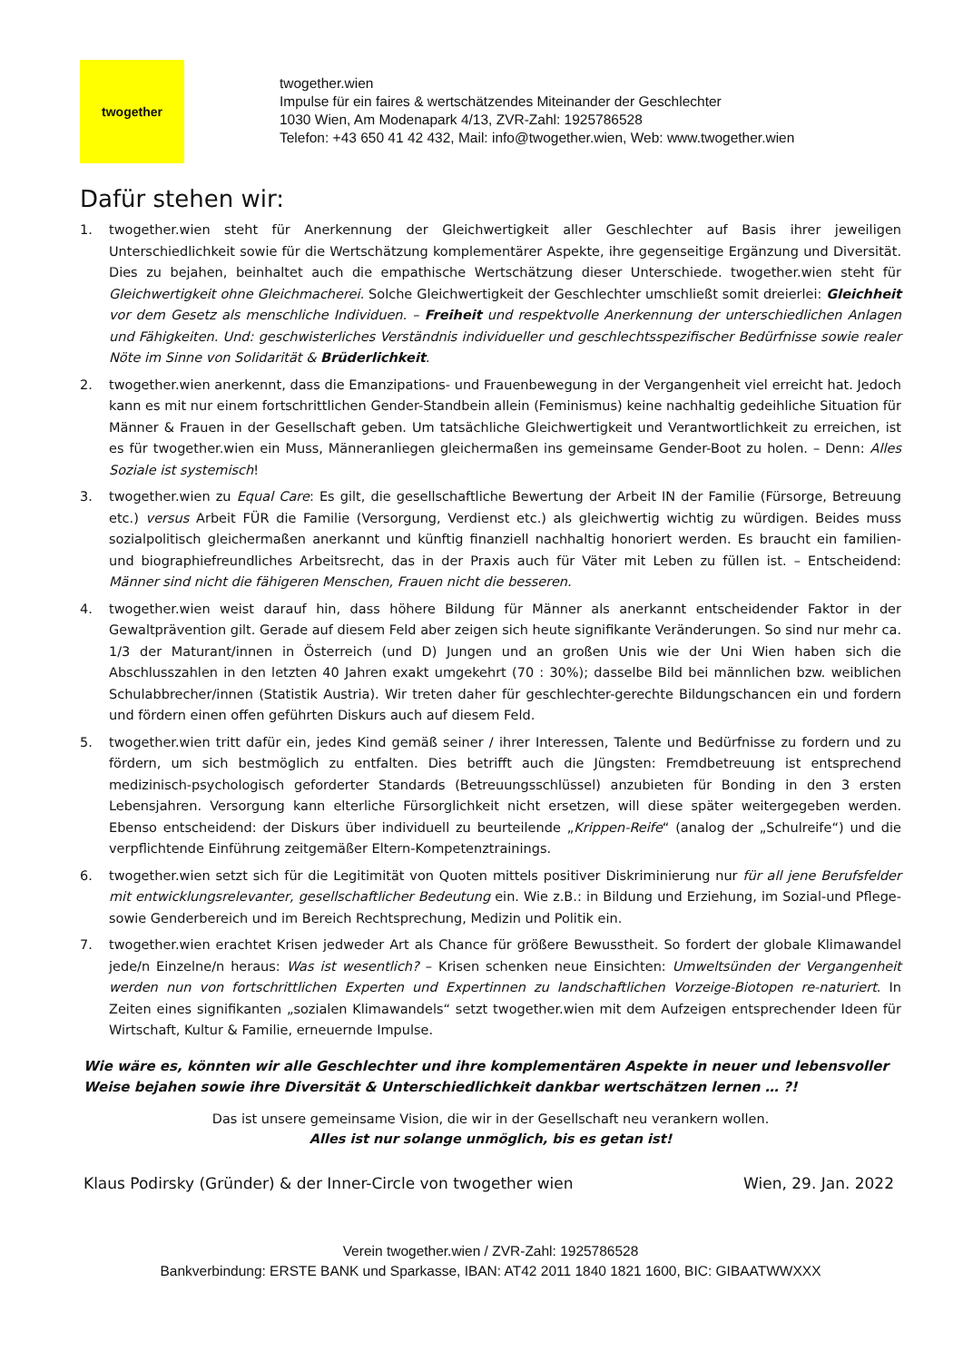twogether
twogether.wien
Impulse für ein faires & wertschätzendes Miteinander der Geschlechter
1030 Wien, Am Modenapark 4/13, ZVR-Zahl: 1925786528
Telefon: +43 650 41 42 432, Mail: info@twogether.wien, Web: www.twogether.wien
Dafür stehen wir:
1. twogether.wien steht für Anerkennung der Gleichwertigkeit aller Geschlechter auf Basis ihrer jeweiligen Unterschiedlichkeit sowie für die Wertschätzung komplementärer Aspekte, ihre gegenseitige Ergänzung und Diversität. Dies zu bejahen, beinhaltet auch die empathische Wertschätzung dieser Unterschiede. twogether.wien steht für Gleichwertigkeit ohne Gleichmacherei. Solche Gleichwertigkeit der Geschlechter umschließt somit dreierlei: Gleichheit vor dem Gesetz als menschliche Individuen. – Freiheit und respektvolle Anerkennung der unterschiedlichen Anlagen und Fähigkeiten. Und: geschwisterliches Verständnis individueller und geschlechtsspezifischer Bedürfnisse sowie realer Nöte im Sinne von Solidarität & Brüderlichkeit.
2. twogether.wien anerkennt, dass die Emanzipations- und Frauenbewegung in der Vergangenheit viel erreicht hat. Jedoch kann es mit nur einem fortschrittlichen Gender-Standbein allein (Feminismus) keine nachhaltig gedeihliche Situation für Männer & Frauen in der Gesellschaft geben. Um tatsächliche Gleichwertigkeit und Verantwortlichkeit zu erreichen, ist es für twogether.wien ein Muss, Männeranliegen gleichermaßen ins gemeinsame Gender-Boot zu holen. – Denn: Alles Soziale ist systemisch!
3. twogether.wien zu Equal Care: Es gilt, die gesellschaftliche Bewertung der Arbeit IN der Familie (Fürsorge, Betreuung etc.) versus Arbeit FÜR die Familie (Versorgung, Verdienst etc.) als gleichwertig wichtig zu würdigen. Beides muss sozialpolitisch gleichermaßen anerkannt und künftig finanziell nachhaltig honoriert werden. Es braucht ein familien- und biographiefreundliches Arbeitsrecht, das in der Praxis auch für Väter mit Leben zu füllen ist. – Entscheidend: Männer sind nicht die fähigeren Menschen, Frauen nicht die besseren.
4. twogether.wien weist darauf hin, dass höhere Bildung für Männer als anerkannt entscheidender Faktor in der Gewaltprävention gilt. Gerade auf diesem Feld aber zeigen sich heute signifikante Veränderungen. So sind nur mehr ca. 1/3 der Maturant/innen in Österreich (und D) Jungen und an großen Unis wie der Uni Wien haben sich die Abschlusszahlen in den letzten 40 Jahren exakt umgekehrt (70 : 30%); dasselbe Bild bei männlichen bzw. weiblichen Schulabbrecher/innen (Statistik Austria). Wir treten daher für geschlechter-gerechte Bildungschancen ein und fordern und fördern einen offen geführten Diskurs auch auf diesem Feld.
5. twogether.wien tritt dafür ein, jedes Kind gemäß seiner / ihrer Interessen, Talente und Bedürfnisse zu fordern und zu fördern, um sich bestmöglich zu entfalten. Dies betrifft auch die Jüngsten: Fremdbetreuung ist entsprechend medizinisch-psychologisch geforderter Standards (Betreuungsschlüssel) anzubieten für Bonding in den 3 ersten Lebensjahren. Versorgung kann elterliche Fürsorglichkeit nicht ersetzen, will diese später weitergegeben werden. Ebenso entscheidend: der Diskurs über individuell zu beurteilende „Krippen-Reife“ (analog der „Schulreife“) und die verpflichtende Einführung zeitgemäßer Eltern-Kompetenztrainings.
6. twogether.wien setzt sich für die Legitimität von Quoten mittels positiver Diskriminierung nur für all jene Berufsfelder mit entwicklungsrelevanter, gesellschaftlicher Bedeutung ein. Wie z.B.: in Bildung und Erziehung, im Sozial-und Pflege- sowie Genderbereich und im Bereich Rechtsprechung, Medizin und Politik ein.
7. twogether.wien erachtet Krisen jedweder Art als Chance für größere Bewusstheit. So fordert der globale Klimawandel jede/n Einzelne/n heraus: Was ist wesentlich? – Krisen schenken neue Einsichten: Umweltsünden der Vergangenheit werden nun von fortschrittlichen Experten und Expertinnen zu landschaftlichen Vorzeige-Biotopen re-naturiert. In Zeiten eines signifikanten „sozialen Klimawandels“ setzt twogether.wien mit dem Aufzeigen entsprechender Ideen für Wirtschaft, Kultur & Familie, erneuernde Impulse.
Wie wäre es, könnten wir alle Geschlechter und ihre komplementären Aspekte in neuer und lebensvoller Weise bejahen sowie ihre Diversität & Unterschiedlichkeit dankbar wertschätzen lernen … ?!
Das ist unsere gemeinsame Vision, die wir in der Gesellschaft neu verankern wollen.
Alles ist nur solange unmöglich, bis es getan ist!
Klaus Podirsky (Gründer) & der Inner-Circle von twogether wien Wien, 29. Jan. 2022
Verein twogether.wien / ZVR-Zahl: 1925786528
Bankverbindung: ERSTE BANK und Sparkasse, IBAN: AT42 2011 1840 1821 1600, BIC: GIBAATWWXXX